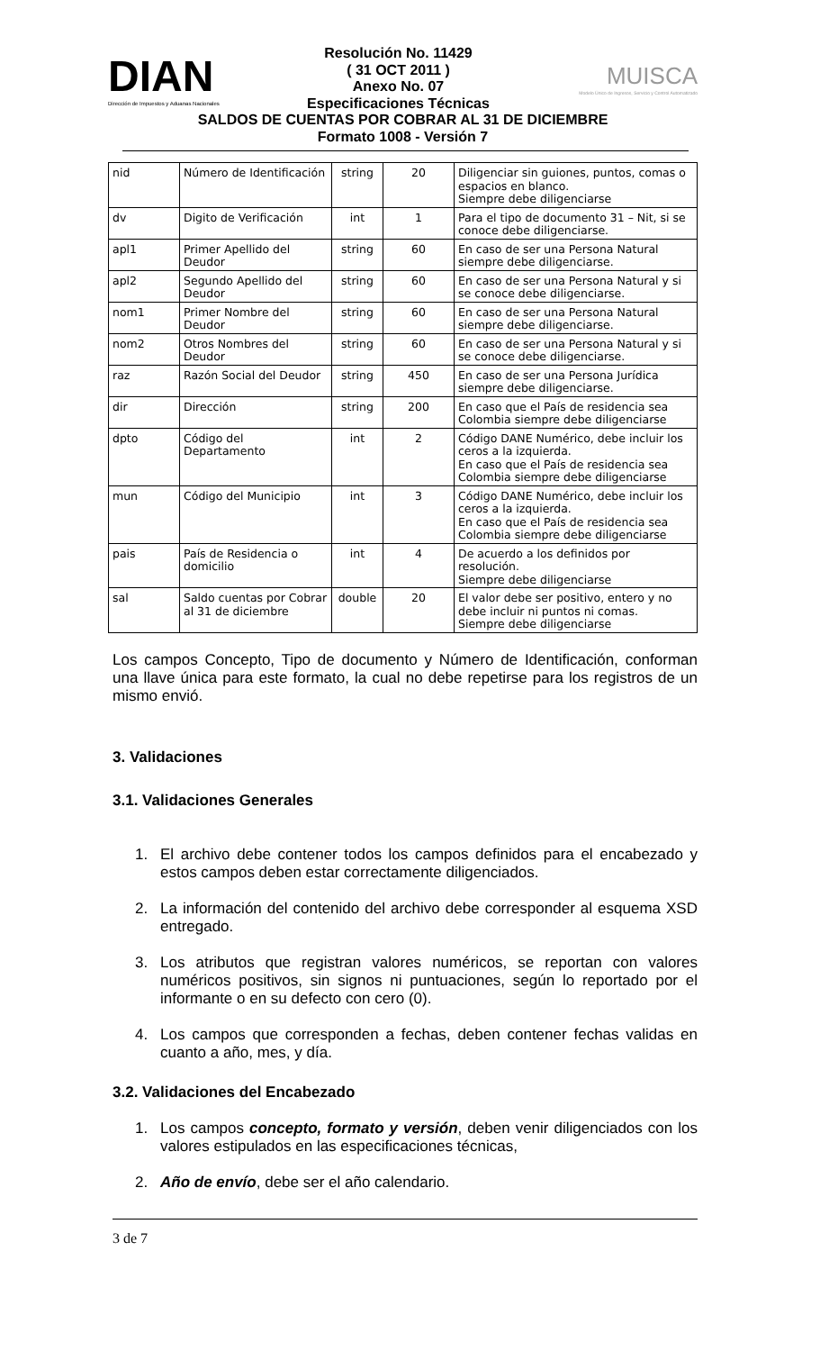DIAN
Dirección de Impuestos y Aduanas Nacionales
Resolución No. 11429
( 31 OCT 2011 )
Anexo No. 07
Especificaciones Técnicas
MUISCA
Modelo Único de Ingresos, Servicio y Control Automatizado
SALDOS DE CUENTAS POR COBRAR AL 31 DE DICIEMBRE
Formato 1008 - Versión 7
| nid | Número de Identificación | string | 20 | Diligenciar sin guiones, puntos, comas o espacios en blanco. Siempre debe diligenciarse |
| dv | Digito de Verificación | int | 1 | Para el tipo de documento 31 – Nit, si se conoce debe diligenciarse. |
| apl1 | Primer Apellido del Deudor | string | 60 | En caso de ser una Persona Natural siempre debe diligenciarse. |
| apl2 | Segundo Apellido del Deudor | string | 60 | En caso de ser una Persona Natural y si se conoce debe diligenciarse. |
| nom1 | Primer Nombre del Deudor | string | 60 | En caso de ser una Persona Natural siempre debe diligenciarse. |
| nom2 | Otros Nombres del Deudor | string | 60 | En caso de ser una Persona Natural y si se conoce debe diligenciarse. |
| raz | Razón Social del Deudor | string | 450 | En caso de ser una Persona Jurídica siempre debe diligenciarse. |
| dir | Dirección | string | 200 | En caso que el País de residencia sea Colombia siempre debe diligenciarse |
| dpto | Código del Departamento | int | 2 | Código DANE Numérico, debe incluir los ceros a la izquierda. En caso que el País de residencia sea Colombia siempre debe diligenciarse |
| mun | Código del Municipio | int | 3 | Código DANE Numérico, debe incluir los ceros a la izquierda. En caso que el País de residencia sea Colombia siempre debe diligenciarse |
| pais | País de Residencia o domicilio | int | 4 | De acuerdo a los definidos por resolución. Siempre debe diligenciarse |
| sal | Saldo cuentas por Cobrar al 31 de diciembre | double | 20 | El valor debe ser positivo, entero y no debe incluir ni puntos ni comas. Siempre debe diligenciarse |
Los campos Concepto, Tipo de documento y Número de Identificación, conforman una llave única para este formato, la cual no debe repetirse para los registros de un mismo envió.
3. Validaciones
3.1. Validaciones Generales
1. El archivo debe contener todos los campos definidos para el encabezado y estos campos deben estar correctamente diligenciados.
2. La información del contenido del archivo debe corresponder al esquema XSD entregado.
3. Los atributos que registran valores numéricos, se reportan con valores numéricos positivos, sin signos ni puntuaciones, según lo reportado por el informante o en su defecto con cero (0).
4. Los campos que corresponden a fechas, deben contener fechas validas en cuanto a año, mes, y día.
3.2. Validaciones del Encabezado
1. Los campos concepto, formato y versión, deben venir diligenciados con los valores estipulados en las especificaciones técnicas,
2. Año de envío, debe ser el año calendario.
3 de 7